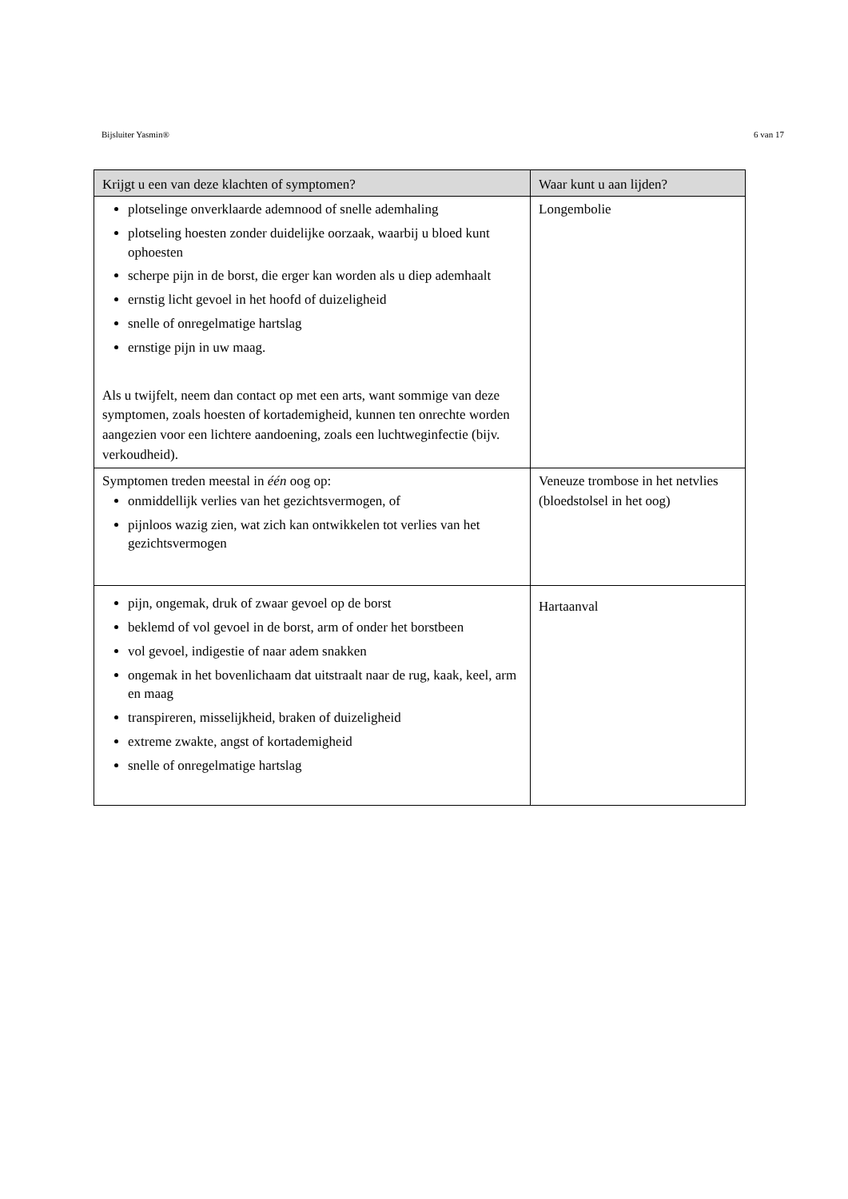Bijsluiter Yasmin® 6 van 17
| Krijgt u een van deze klachten of symptomen? | Waar kunt u aan lijden? |
| --- | --- |
| plotselinge onverklaarde ademnood of snelle ademhaling plotseling hoesten zonder duidelijke oorzaak, waarbij u bloed kunt ophoesten scherpe pijn in de borst, die erger kan worden als u diep ademhaalt ernstig licht gevoel in het hoofd of duizeligheid snelle of onregelmatige hartslag ernstige pijn in uw maag. Als u twijfelt, neem dan contact op met een arts, want sommige van deze symptomen, zoals hoesten of kortademigheid, kunnen ten onrechte worden aangezien voor een lichtere aandoening, zoals een luchtweginfectie (bijv. verkoudheid). | Longembolie |
| Symptomen treden meestal in één oog op: onmiddellijk verlies van het gezichtsvermogen, of pijnloos wazig zien, wat zich kan ontwikkelen tot verlies van het gezichtsvermogen | Veneuze trombose in het netvlies (bloedstolsel in het oog) |
| pijn, ongemak, druk of zwaar gevoel op de borst beklemd of vol gevoel in de borst, arm of onder het borstbeen vol gevoel, indigestie of naar adem snakken ongemak in het bovenlichaam dat uitstraalt naar de rug, kaak, keel, arm en maag transpireren, misselijkheid, braken of duizeligheid extreme zwakte, angst of kortademigheid snelle of onregelmatige hartslag | Hartaanval |